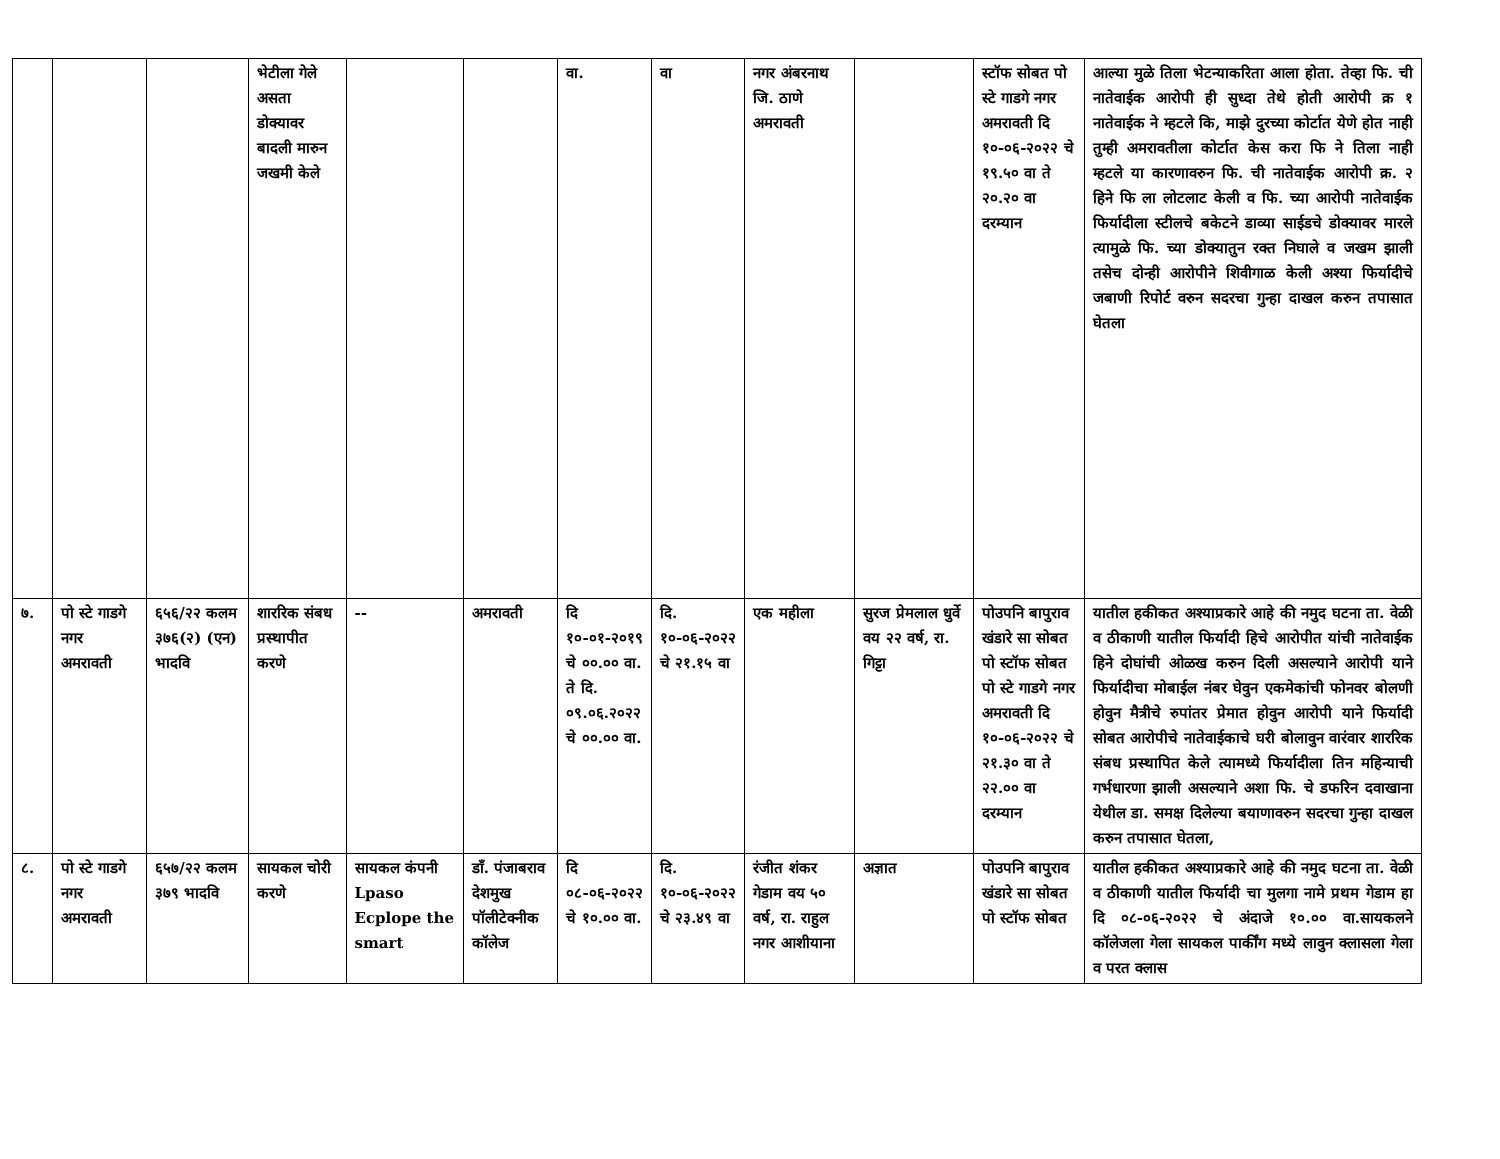| | | | भेटीला गेले असता डोक्यावर बादली मारुन जखमी केले | | | वा. | वा | नगर अंबरनाथ जि. ठाणे अमरावती | | स्टॉफ सोबत पो स्टे गाडगे नगर अमरावती दि १०-०६-२०२२ चे १९.५० वा ते २०.२० वा दरम्यान | आल्या मुळे तिला भेटन्याकरिता आला होता. तेव्हा फि. ची नातेवाईक आरोपी ही सुध्दा तेथे होती आरोपी क्र १ नातेवाईक ने म्हटले कि, माझे दुरच्या कोर्टात येणे होत नाही तुम्ही अमरावतीला कोर्टात केस करा फि ने तिला नाही म्हटले या कारणावरुन फि. ची नातेवाईक आरोपी क्र. २ हिने फि ला लोटलाट केली व फि. च्या आरोपी नातेवाईक फिर्यादीला स्टीलचे बकेटने डाव्या साईडचे डोक्यावर मारले त्यामुळे फि. च्या डोक्यातुन रक्त निघाले व जखम झाली तसेच दोन्ही आरोपीने शिवीगाळ केली अश्या फिर्यादीचे जबाणी रिपोर्ट वरुन सदरचा गुन्हा दाखल करुन तपासात घेतला |
| ७. | पो स्टे गाडगे नगर अमरावती | ६५६/२२ कलम ३७६(२) (एन) भादवि | शाररिक संबध प्रस्थापीत करणे | -- | अमरावती | दि १०-०१-२०१९ चे ००.०० वा. ते दि. ०९.०६.२०२२ चे ००.०० वा. | दि. १०-०६-२०२२ चे २१.१५ वा | एक महीला | सुरज प्रेमलाल धुर्वे वय २२ वर्ष, रा. गिट्टा | पोउपनि बापुराव खंडारे सा सोबत पो स्टॉफ सोबत पो स्टे गाडगे नगर अमरावती दि १०-०६-२०२२ चे २१.३० वा ते २२.०० वा दरम्यान | यातील हकीकत अश्याप्रकारे आहे की नमुद घटना ता. वेळी व ठीकाणी यातील फिर्यादी हिचे आरोपीत यांची नातेवाईक हिने दोघांची ओळख करुन दिली असल्याने आरोपी याने फिर्यादीचा मोबाईल नंबर घेवुन एकमेकांची फोनवर बोलणी होवुन मैत्रीचे रुपांतर प्रेमात होवुन आरोपी याने फिर्यादी सोबत आरोपीचे नातेवाईकाचे घरी बोलावुन वारंवार शाररिक संबध प्रस्थापित केले त्यामध्ये फिर्यादीला तिन महिन्याची गर्भधारणा झाली असल्याने अशा फि. चे डफरिन दवाखाना येथील डा. समक्ष दिलेल्या बयाणावरुन सदरचा गुन्हा दाखल करुन तपासात घेतला, |
| ८. | पो स्टे गाडगे नगर अमरावती | ६५७/२२ कलम ३७९ भादवि | सायकल चोरी करणे | सायकल कंपनी Lpaso Ecplope the smart | डॉं. पंजाबराव देशमुख पॉलीटेक्नीक कॉलेज | दि ०८-०६-२०२२ चे १०.०० वा. | दि. १०-०६-२०२२ चे २३.४९ वा | रंजीत शंकर गेडाम वय ५० वर्ष, रा. राहुल नगर आशीयाना | अज्ञात | पोउपनि बापुराव खंडारे सा सोबत पो स्टॉफ सोबत | यातील हकीकत अश्याप्रकारे आहे की नमुद घटना ता. वेळी व ठीकाणी यातील फिर्यादी चा मुलगा नामे प्रथम गेडाम हा दि ०८-०६-२०२२ चे अंदाजे १०.०० वा.सायकलने कॉलेजला गेला सायकल पार्कींग मध्ये लावुन क्लासला गेला व परत क्लास |